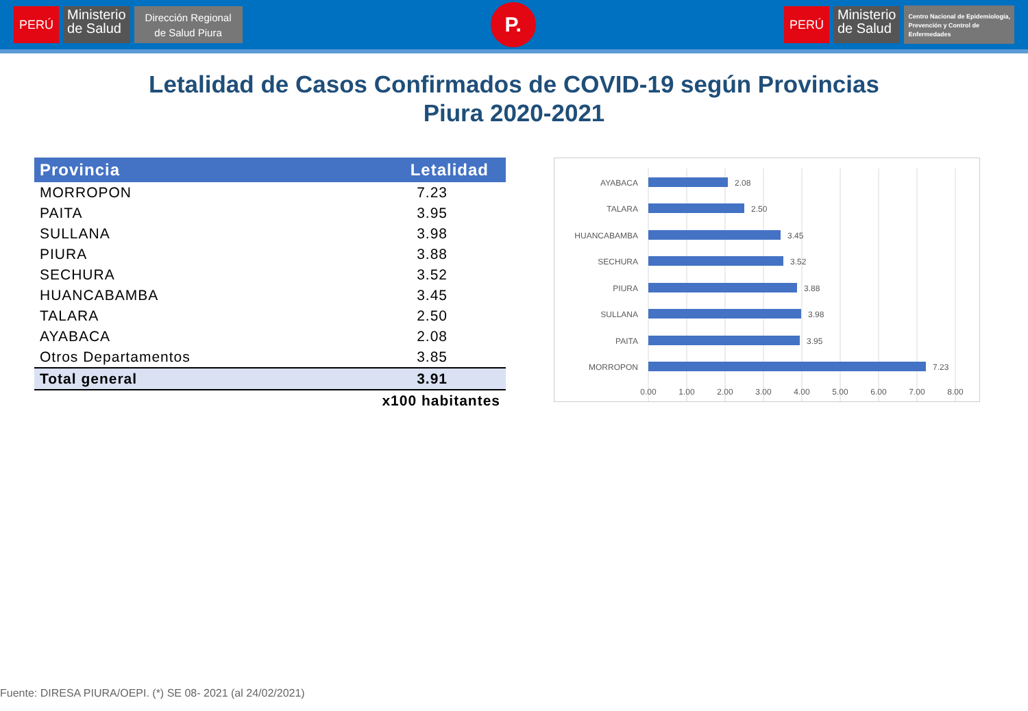PERÚ
Ministerio
de Salud
Dirección Regional
de Salud Piura
P.
PERÚ
Ministerio
de Salud
Centro Nacional de Epidemiología,
Prevención y Control de
Enfermedades
Letalidad de Casos Confirmados de COVID-19 según Provincias
Piura 2020-2021
| Provincia | Letalidad |
| --- | --- |
| MORROPON | 7.23 |
| PAITA | 3.95 |
| SULLANA | 3.98 |
| PIURA | 3.88 |
| SECHURA | 3.52 |
| HUANCABAMBA | 3.45 |
| TALARA | 2.50 |
| AYABACA | 2.08 |
| Otros Departamentos | 3.85 |
| Total general | 3.91 |
| | x100 habitantes |
AYABACA
TALARA
HUANCABAMBA
SECHURA
PIURA
SULLANA
PAITA
MORROPON
2.08
2.50
3.45
3.52
3.88
3.98
3.95
7.23
0.00
1.00
2.00
3.00
4.00
5.00
6.00
7.00
8.00
Fuente: DIRESA PIURA/OEPI. (*) SE 08- 2021 (al 24/02/2021)